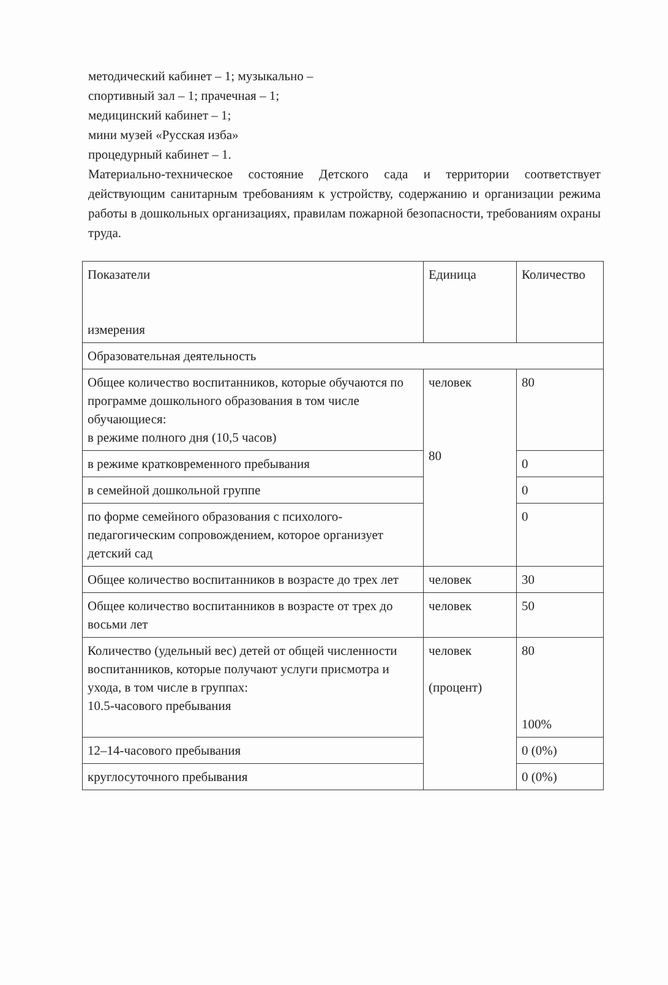методический кабинет – 1; музыкально –
спортивный зал – 1; прачечная – 1;
медицинский кабинет – 1;
мини музей «Русская изба»
процедурный кабинет – 1.
Материально-техническое состояние Детского сада и территории соответствует действующим санитарным требованиям к устройству, содержанию и организации режима работы в дошкольных организациях, правилам пожарной безопасности, требованиям охраны труда.
| Показатели измерения | Единица | Количество |
| Образовательная деятельность | | |
| Общее количество воспитанников, которые обучаются по программе дошкольного образования в том числе обучающиеся: в режиме полного дня (10,5 часов) | человек 80 | 80 |
| в режиме кратковременного пребывания | | 0 |
| в семейной дошкольной группе | | 0 |
| по форме семейного образования с психолого-педагогическим сопровождением, которое организует детский сад | | 0 |
| Общее количество воспитанников в возрасте до трех лет | человек | 30 |
| Общее количество воспитанников в возрасте от трех до восьми лет | человек | 50 |
| Количество (удельный вес) детей от общей численности воспитанников, которые получают услуги присмотра и ухода, в том числе в группах: 10.5-часового пребывания | человек (процент) | 80 100% |
| 12–14-часового пребывания | | 0 (0%) |
| круглосуточного пребывания | | 0 (0%) |